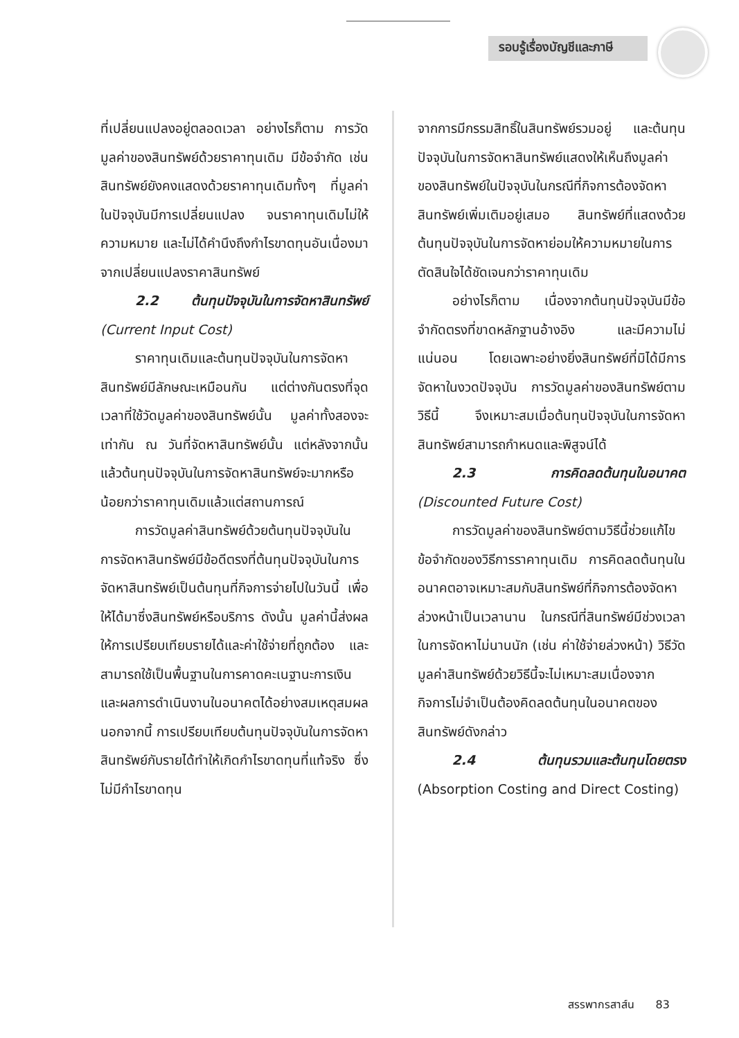รอบรู้เรื่องบัญชีและภาษี
ที่เปลี่ยนแปลงอยู่ตลอดเวลา อย่างไรก็ตาม การวัดมูลค่าของสินทรัพย์ด้วยราคาทุนเดิม มีข้อจำกัด เช่น สินทรัพย์ยังคงแสดงด้วยราคาทุนเดิมทั้งๆ ที่มูลค่าในปัจจุบันมีการเปลี่ยนแปลง จนราคาทุนเดิมไม่ให้ความหมาย และไม่ได้คำนึงถึงกำไรขาดทุนอันเนื่องมาจากเปลี่ยนแปลงราคาสินทรัพย์
2.2 ต้นทุนปัจจุบันในการจัดหาสินทรัพย์ (Current Input Cost)
ราคาทุนเดิมและต้นทุนปัจจุบันในการจัดหาสินทรัพย์มีลักษณะเหมือนกัน แต่ต่างกันตรงที่จุดเวลาที่ใช้วัดมูลค่าของสินทรัพย์นั้น มูลค่าทั้งสองจะเท่ากัน ณ วันที่จัดหาสินทรัพย์นั้น แต่หลังจากนั้นแล้วต้นทุนปัจจุบันในการจัดหาสินทรัพย์จะมากหรือน้อยกว่าราคาทุนเดิมแล้วแต่สถานการณ์
การวัดมูลค่าสินทรัพย์ด้วยต้นทุนปัจจุบันในการจัดหาสินทรัพย์มีข้อดีตรงที่ต้นทุนปัจจุบันในการจัดหาสินทรัพย์เป็นต้นทุนที่กิจการจ่ายไปในวันนี้ เพื่อให้ได้มาซึ่งสินทรัพย์หรือบริการ ดังนั้น มูลค่านี้ส่งผลให้การเปรียบเทียบรายได้และค่าใช้จ่ายที่ถูกต้อง และสามารถใช้เป็นพื้นฐานในการคาดคะเนฐานะการเงิน และผลการดำเนินงานในอนาคตได้อย่างสมเหตุสมผล นอกจากนี้ การเปรียบเทียบต้นทุนปัจจุบันในการจัดหาสินทรัพย์กับรายได้ทำให้เกิดกำไรขาดทุนที่แท้จริง ซึ่งไม่มีกำไรขาดทุน
จากการมีกรรมสิทธิ์ในสินทรัพย์รวมอยู่ และต้นทุนปัจจุบันในการจัดหาสินทรัพย์แสดงให้เห็นถึงมูลค่าของสินทรัพย์ในปัจจุบันในกรณีที่กิจการต้องจัดหาสินทรัพย์เพิ่มเติมอยู่เสมอ สินทรัพย์ที่แสดงด้วยต้นทุนปัจจุบันในการจัดหาย่อมให้ความหมายในการตัดสินใจได้ชัดเจนกว่าราคาทุนเดิม
อย่างไรก็ตาม เนื่องจากต้นทุนปัจจุบันมีข้อจำกัดตรงที่ขาดหลักฐานอ้างอิง และมีความไม่แน่นอน โดยเฉพาะอย่างยิ่งสินทรัพย์ที่มิได้มีการจัดหาในงวดปัจจุบัน การวัดมูลค่าของสินทรัพย์ตามวิธีนี้ จึงเหมาะสมเมื่อต้นทุนปัจจุบันในการจัดหาสินทรัพย์สามารถกำหนดและพิสูจน์ได้
2.3 การคิดลดต้นทุนในอนาคต (Discounted Future Cost)
การวัดมูลค่าของสินทรัพย์ตามวิธีนี้ช่วยแก้ไขข้อจำกัดของวิธีการราคาทุนเดิม การคิดลดต้นทุนในอนาคตอาจเหมาะสมกับสินทรัพย์ที่กิจการต้องจัดหาล่วงหน้าเป็นเวลานาน ในกรณีที่สินทรัพย์มีช่วงเวลาในการจัดหาไม่นานนัก (เช่น ค่าใช้จ่ายล่วงหน้า) วิธีวัดมูลค่าสินทรัพย์ด้วยวิธีนี้จะไม่เหมาะสมเนื่องจากกิจการไม่จำเป็นต้องคิดลดต้นทุนในอนาคตของสินทรัพย์ดังกล่าว
2.4 ต้นทุนรวมและต้นทุนโดยตรง (Absorption Costing and Direct Costing)
สรรพากรสาส์น 83